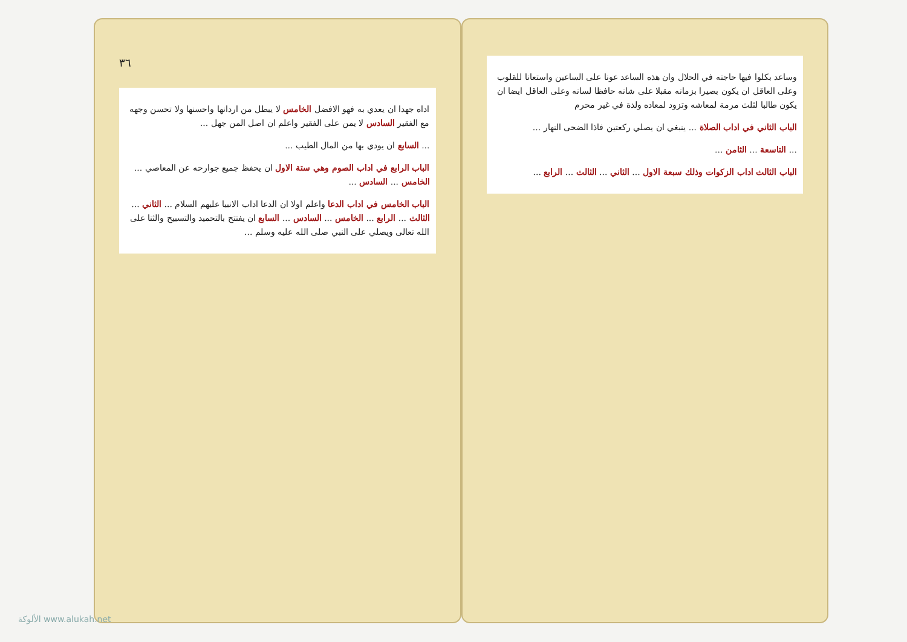وساعد بكلوا فيها حاجته في الحلال وان هذه الساعد عونا على الساعين واستعانا للقلوب وعلى العاقل ان يكون بصيرا بزمانه مقبلا على شانه حافظا لسانه وعلى العاقل ايضا ان يكون طالبا لثلث مرمة لمعاشه وتزود لمعاده ولذة في غير محرم
الباب الثاني في اداب الصلاة ... ينبغي ان يصلي ركعتين فاذا الضحى النهار ...
... التاسعة ... الثامن ...
الباب الثالث اداب الزكوات وذلك سبعة الاول ... الثاني ... الثالث ... الرابع ...
٣٦
اداه جهدا ان يعدي به فهو الافضل الخامس لا يبطل من اردانها واحسنها ولا تحسن وجهه مع الفقير السادس لا يمن على الفقير واعلم ان اصل المن جهل ...
... السابع ان يودي بها من المال الطيب ...
الباب الرابع في اداب الصوم وهي ستة الاول ان يحفظ جميع جوارحه عن المعاصي ... الخامس ... السادس ...
الباب الخامس في اداب الدعا واعلم اولا ان الدعا اداب الانبيا عليهم السلام ... الثاني ... الثالث ... الرابع ... الخامس ... السادس ... السابع ان يفتتح بالتحميد والتسبيح والثنا على الله تعالى ويصلي على النبي صلى الله عليه وسلم ...
الألوكة www.alukah.net